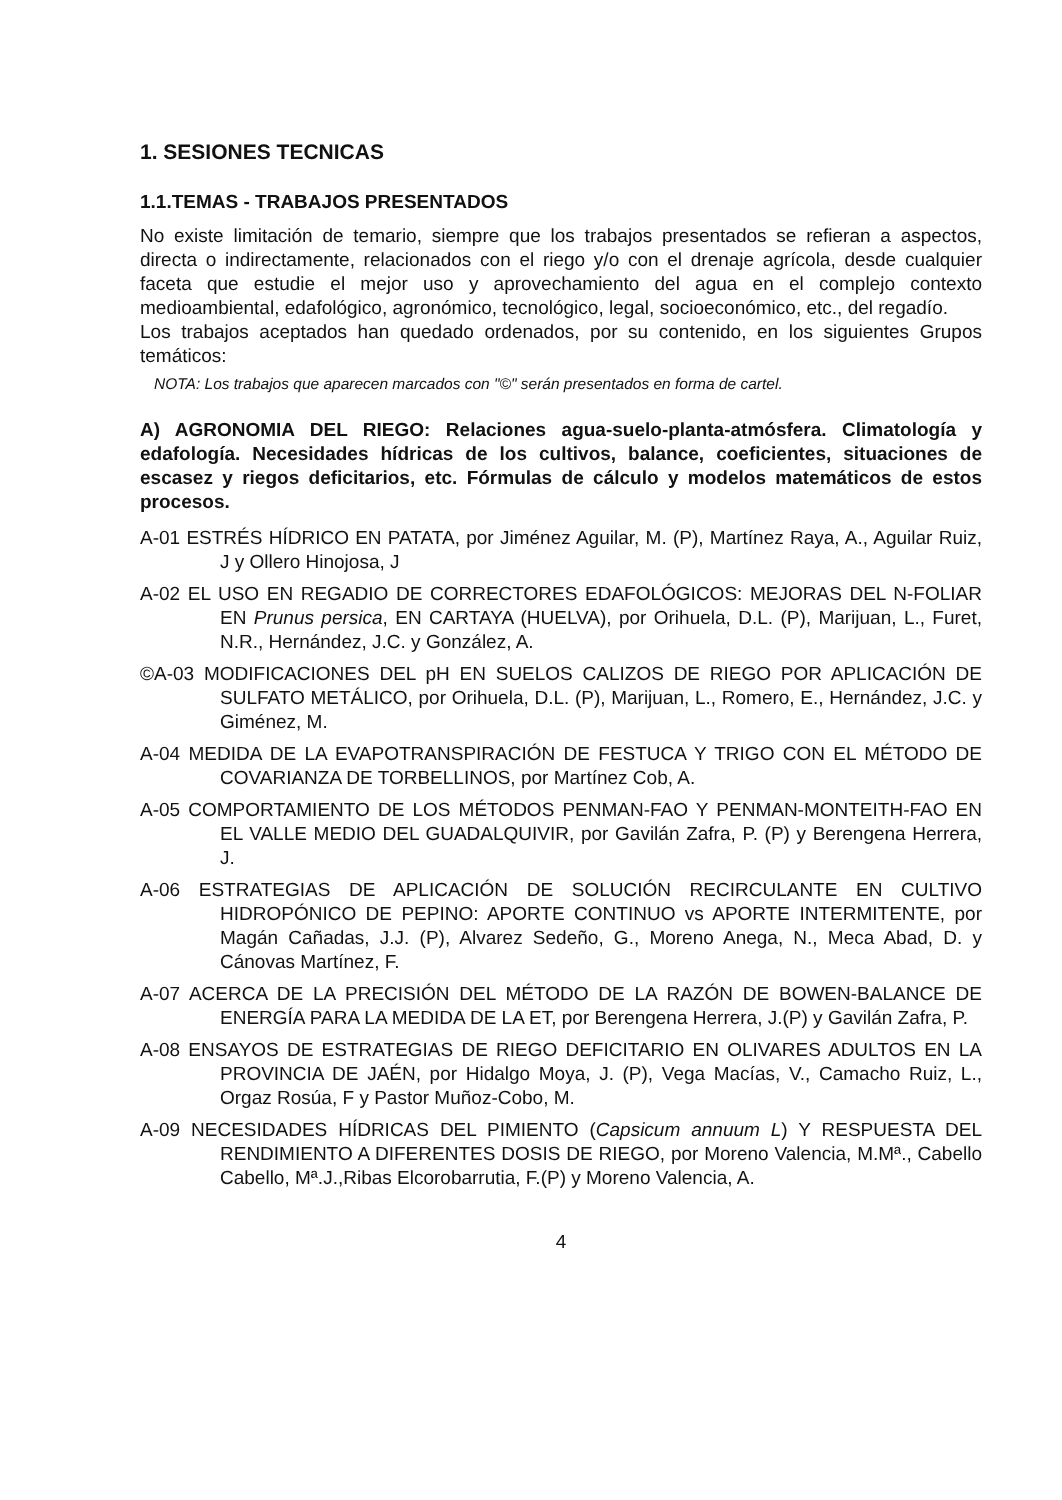1. SESIONES TECNICAS
1.1.TEMAS - TRABAJOS PRESENTADOS
No existe limitación de temario, siempre que los trabajos presentados se refieran a aspectos, directa o indirectamente, relacionados con el riego y/o con el drenaje agrícola, desde cualquier faceta que estudie el mejor uso y aprovechamiento del agua en el complejo contexto medioambiental, edafológico, agronómico, tecnológico, legal, socioeconómico, etc., del regadío.
Los trabajos aceptados han quedado ordenados, por su contenido, en los siguientes Grupos temáticos:
NOTA: Los trabajos que aparecen marcados con "©" serán presentados en forma de cartel.
A) AGRONOMIA DEL RIEGO: Relaciones agua-suelo-planta-atmósfera. Climatología y edafología. Necesidades hídricas de los cultivos, balance, coeficientes, situaciones de escasez y riegos deficitarios, etc. Fórmulas de cálculo y modelos matemáticos de estos procesos.
A-01 ESTRÉS HÍDRICO EN PATATA, por Jiménez Aguilar, M. (P), Martínez Raya, A., Aguilar Ruiz, J y Ollero Hinojosa, J
A-02 EL USO EN REGADIO DE CORRECTORES EDAFOLÓGICOS: MEJORAS DEL N-FOLIAR EN Prunus persica, EN CARTAYA (HUELVA), por Orihuela, D.L. (P), Marijuan, L., Furet, N.R., Hernández, J.C. y González, A.
©A-03 MODIFICACIONES DEL pH EN SUELOS CALIZOS DE RIEGO POR APLICACIÓN DE SULFATO METÁLICO, por Orihuela, D.L. (P), Marijuan, L., Romero, E., Hernández, J.C. y Giménez, M.
A-04 MEDIDA DE LA EVAPOTRANSPIRACIÓN DE FESTUCA Y TRIGO CON EL MÉTODO DE COVARIANZA DE TORBELLINOS, por Martínez Cob, A.
A-05 COMPORTAMIENTO DE LOS MÉTODOS PENMAN-FAO Y PENMAN-MONTEITH-FAO EN EL VALLE MEDIO DEL GUADALQUIVIR, por Gavilán Zafra, P. (P) y Berengena Herrera, J.
A-06 ESTRATEGIAS DE APLICACIÓN DE SOLUCIÓN RECIRCULANTE EN CULTIVO HIDROPÓNICO DE PEPINO: APORTE CONTINUO vs APORTE INTERMITENTE, por Magán Cañadas, J.J. (P), Alvarez Sedeño, G., Moreno Anega, N., Meca Abad, D. y Cánovas Martínez, F.
A-07 ACERCA DE LA PRECISIÓN DEL MÉTODO DE LA RAZÓN DE BOWEN-BALANCE DE ENERGÍA PARA LA MEDIDA DE LA ET, por Berengena Herrera, J.(P) y Gavilán Zafra, P.
A-08 ENSAYOS DE ESTRATEGIAS DE RIEGO DEFICITARIO EN OLIVARES ADULTOS EN LA PROVINCIA DE JAÉN, por Hidalgo Moya, J. (P), Vega Macías, V., Camacho Ruiz, L., Orgaz Rosúa, F y Pastor Muñoz-Cobo, M.
A-09 NECESIDADES HÍDRICAS DEL PIMIENTO (Capsicum annuum L) Y RESPUESTA DEL RENDIMIENTO A DIFERENTES DOSIS DE RIEGO, por Moreno Valencia, M.Mª., Cabello Cabello, Mª.J.,Ribas Elcorobarrutia, F.(P) y Moreno Valencia, A.
4